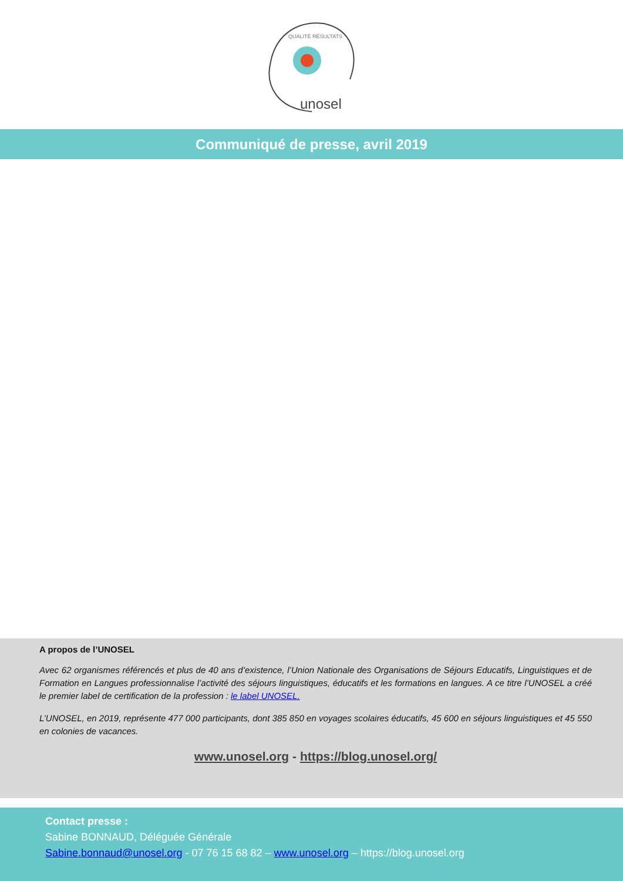unosel
QUALITÉ RÉSULTATS
Communiqué de presse, avril 2019
A propos de l’UNOSEL
Avec 62 organismes référencés et plus de 40 ans d’existence, l’Union Nationale des Organisations de Séjours Educatifs, Linguistiques et de Formation en Langues professionnalise l’activité des séjours linguistiques, éducatifs et les formations en langues. A ce titre l’UNOSEL a créé le premier label de certification de la profession : le label UNOSEL.
L’UNOSEL, en 2019, représente 477 000 participants, dont 385 850 en voyages scolaires éducatifs, 45 600 en séjours linguistiques et 45 550 en colonies de vacances.
www.unosel.org - https://blog.unosel.org/
Contact presse :
Sabine BONNAUD, Déléguée Générale
Sabine.bonnaud@unosel.org - 07 76 15 68 82 – www.unosel.org – https://blog.unosel.org